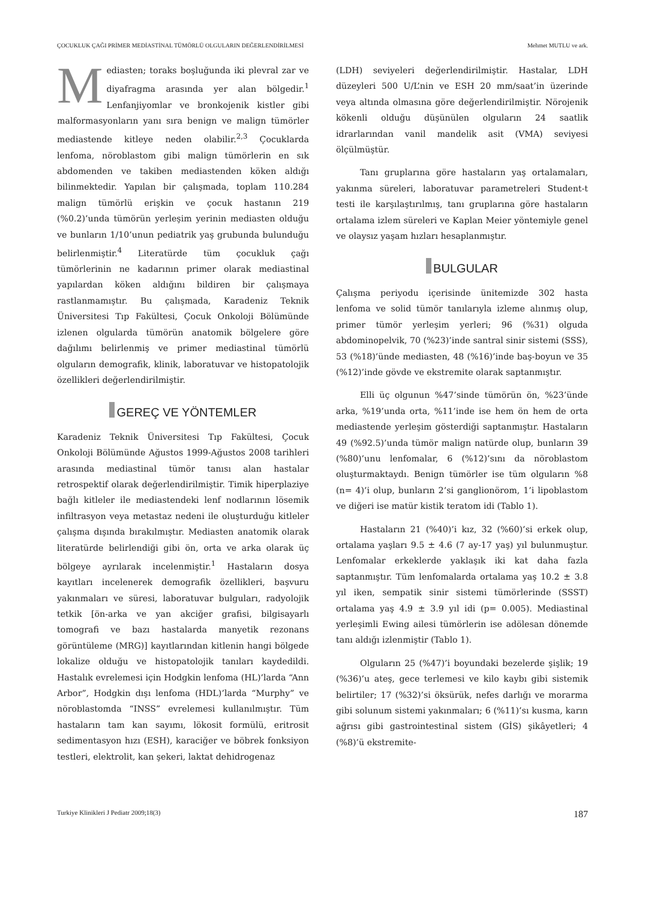ÇOCUKLUK ÇAĞI PRİMER MEDİASTİNAL TÜMÖRLÜ OLGULARIN DEĞERLENDİRİLMESİ Mehmet MUTLU ve ark.
Mediasten; toraks boşluğunda iki plevral zar ve diyafragma arasında yer alan bölgedir.<sup>1</sup> Lenfanjiyomlar ve bronkojenik kistler gibi malformasyonların yanı sıra benign ve malign tümörler mediastende kitleye neden olabilir.<sup>2,3</sup> Çocuklarda lenfoma, nöroblastom gibi malign tümörlerin en sık abdomenden ve takiben mediastenden köken aldığı bilinmektedir. Yapılan bir çalışmada, toplam 110.284 malign tümörlü erişkin ve çocuk hastanın 219 (%0.2)’unda tümörün yerleşim yerinin mediasten olduğu ve bunların 1/10’unun pediatrik yaş grubunda bulunduğu belirlenmiştir.<sup>4</sup> Literatürde tüm çocukluk çağı tümörlerinin ne kadarının primer olarak mediastinal yapılardan köken aldığını bildiren bir çalışmaya rastlanmamıştır. Bu çalışmada, Karadeniz Teknik Üniversitesi Tıp Fakültesi, Çocuk Onkoloji Bölümünde izlenen olgularda tümörün anatomik bölgelere göre dağılımı belirlenmiş ve primer mediastinal tümörlü olguların demografik, klinik, laboratuvar ve histopatolojik özellikleri değerlendirilmiştir.
GEREÇ VE YÖNTEMLER
Karadeniz Teknik Üniversitesi Tıp Fakültesi, Çocuk Onkoloji Bölümünde Ağustos 1999-Ağustos 2008 tarihleri arasında mediastinal tümör tanısı alan hastalar retrospektif olarak değerlendirilmiştir. Timik hiperplaziye bağlı kitleler ile mediastendeki lenf nodlarının lösemik infiltrasyon veya metastaz nedeni ile oluşturduğu kitleler çalışma dışında bırakılmıştır. Mediasten anatomik olarak literatürde belirlendiği gibi ön, orta ve arka olarak üç bölgeye ayrılarak incelenmiştir.<sup>1</sup> Hastaların dosya kayıtları incelenerek demografik özellikleri, başvuru yakınmaları ve süresi, laboratuvar bulguları, radyolojik tetkik [ön-arka ve yan akciğer grafisi, bilgisayarlı tomografi ve bazı hastalarda manyetik rezonans görüntüleme (MRG)] kayıtlarından kitlenin hangi bölgede lokalize olduğu ve histopatolojik tanıları kaydedildi. Hastalık evrelemesi için Hodgkin lenfoma (HL)’larda “Ann Arbor”, Hodgkin dışı lenfoma (HDL)’larda “Murphy” ve nöroblastomda “INSS” evrelemesi kullanılmıştır. Tüm hastaların tam kan sayımı, lökosit formülü, eritrosit sedimentasyon hızı (ESH), karaciğer ve böbrek fonksiyon testleri, elektrolit, kan şekeri, laktat dehidrogenaz
(LDH) seviyeleri değerlendirilmiştir. Hastalar, LDH düzeyleri 500 U/L’nin ve ESH 20 mm/saat’in üzerinde veya altında olmasına göre değerlendirilmiştir. Nörojenik kökenli olduğu düşünülen olguların 24 saatlik idrarlarından vanil mandelik asit (VMA) seviyesi ölçülmüştür.
Tanı gruplarına göre hastaların yaş ortalamaları, yakınma süreleri, laboratuvar parametreleri Student-t testi ile karşılaştırılmış, tanı gruplarına göre hastaların ortalama izlem süreleri ve Kaplan Meier yöntemiyle genel ve olaysız yaşam hızları hesaplanmıştır.
BULGULAR
Çalışma periyodu içerisinde ünitemizde 302 hasta lenfoma ve solid tümör tanılarıyla izleme alınmış olup, primer tümör yerleşim yerleri; 96 (%31) olguda abdominopelvik, 70 (%23)’inde santral sinir sistemi (SSS), 53 (%18)’ünde mediasten, 48 (%16)’inde baş-boyun ve 35 (%12)’inde gövde ve ekstremite olarak saptanmıştır.
Elli üç olgunun %47’sinde tümörün ön, %23’ünde arka, %19’unda orta, %11’inde ise hem ön hem de orta mediastende yerleşim gösterdiği saptanmıştır. Hastaların 49 (%92.5)’unda tümör malign natürde olup, bunların 39 (%80)’unu lenfomalar, 6 (%12)’sını da nöroblastom oluşturmaktaydı. Benign tümörler ise tüm olguların %8 (n= 4)’i olup, bunların 2’si ganglionörom, 1’i lipoblastom ve diğeri ise matür kistik teratom idi (Tablo 1).
Hastaların 21 (%40)’i kız, 32 (%60)’si erkek olup, ortalama yaşları 9.5 ± 4.6 (7 ay-17 yaş) yıl bulunmuştur. Lenfomalar erkeklerde yaklaşık iki kat daha fazla saptanmıştır. Tüm lenfomalarda ortalama yaş 10.2 ± 3.8 yıl iken, sempatik sinir sistemi tümörlerinde (SSST) ortalama yaş 4.9 ± 3.9 yıl idi (p= 0.005). Mediastinal yerleşimli Ewing ailesi tümörlerin ise adölesan dönemde tanı aldığı izlenmiştir (Tablo 1).
Olguların 25 (%47)’i boyundaki bezelerde şişlik; 19 (%36)’u ateş, gece terlemesi ve kilo kaybı gibi sistemik belirtiler; 17 (%32)’si öksürük, nefes darlığı ve morarma gibi solunum sistemi yakınmaları; 6 (%11)’sı kusma, karın ağrısı gibi gastrointestinal sistem (GİS) şikâyetleri; 4 (%8)’ü ekstremite-
Turkiye Klinikleri J Pediatr 2009;18(3) 187